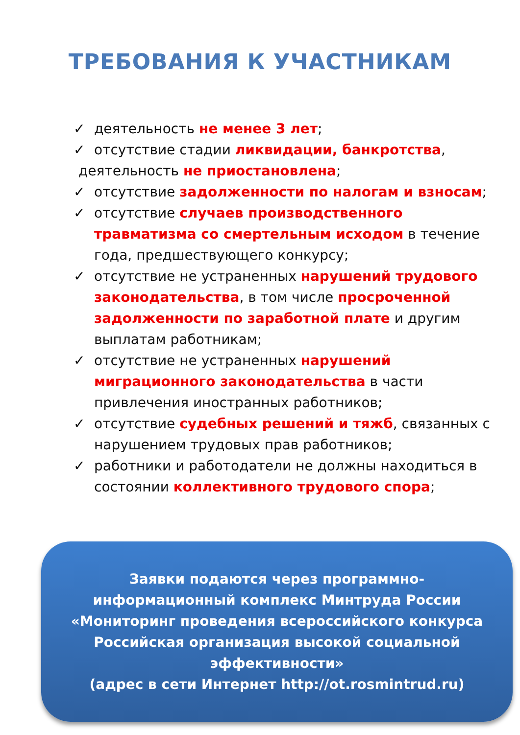ТРЕБОВАНИЯ К УЧАСТНИКАМ
✓ деятельность не менее 3 лет;
✓ отсутствие стадии ликвидации, банкротства,
деятельность не приостановлена;
✓ отсутствие задолженности по налогам и взносам;
✓ отсутствие случаев производственного травматизма со смертельным исходом в течение года, предшествующего конкурсу;
✓ отсутствие не устраненных нарушений трудового законодательства, в том числе просроченной задолженности по заработной плате и другим выплатам работникам;
✓ отсутствие не устраненных нарушений миграционного законодательства в части привлечения иностранных работников;
✓ отсутствие судебных решений и тяжб, связанных с нарушением трудовых прав работников;
✓ работники и работодатели не должны находиться в состоянии коллективного трудового спора;
Заявки подаются через программно-
информационный комплекс Минтруда России
«Мониторинг проведения всероссийского конкурса Российская организация высокой социальной эффективности»
(адрес в сети Интернет http://ot.rosmintrud.ru)